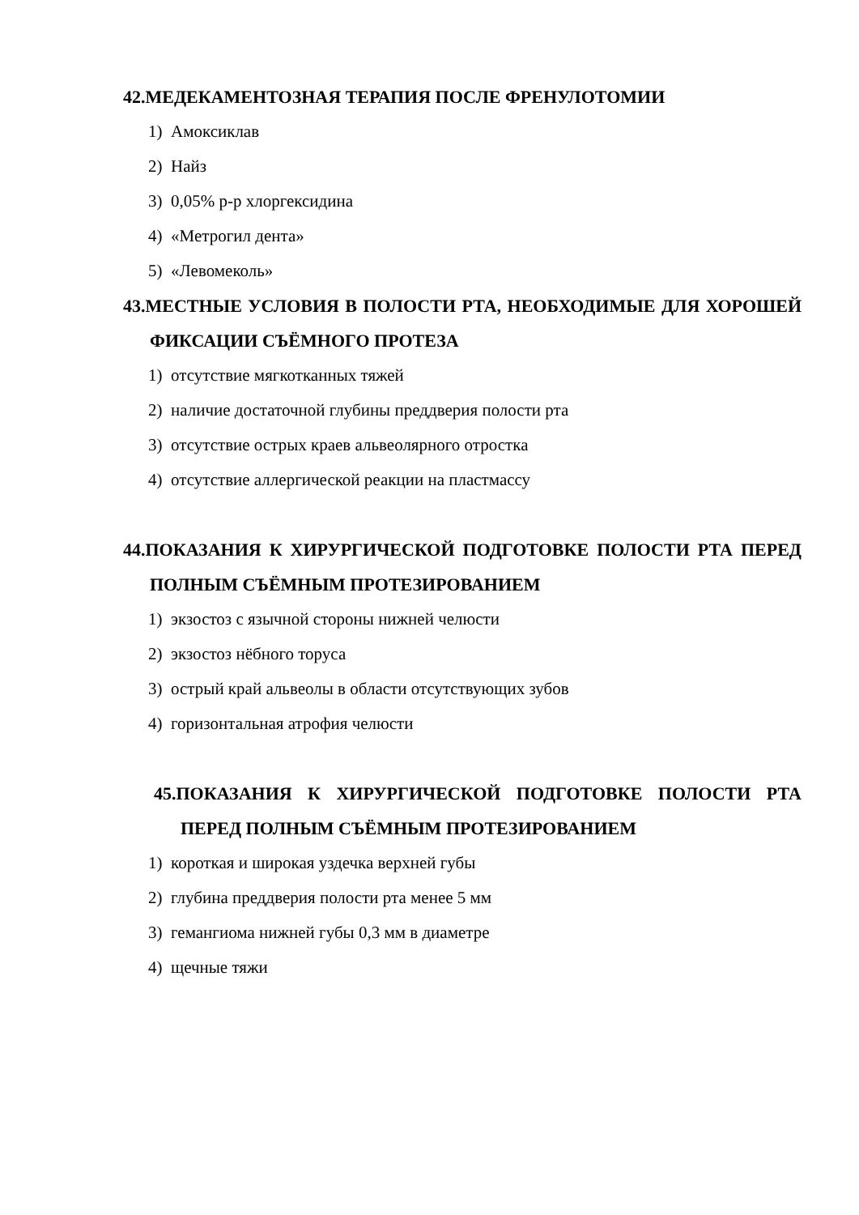42.МЕДЕКАМЕНТОЗНАЯ ТЕРАПИЯ ПОСЛЕ ФРЕНУЛОТОМИИ
1) Амоксиклав
2) Найз
3) 0,05% р-р хлоргексидина
4) «Метрогил дента»
5) «Левомеколь»
43.МЕСТНЫЕ УСЛОВИЯ В ПОЛОСТИ РТА, НЕОБХОДИМЫЕ ДЛЯ ХОРОШЕЙ ФИКСАЦИИ СЪЁМНОГО ПРОТЕЗА
1) отсутствие мягкотканных тяжей
2) наличие достаточной глубины преддверия полости рта
3) отсутствие острых краев альвеолярного отростка
4) отсутствие аллергической реакции на пластмассу
44.ПОКАЗАНИЯ К ХИРУРГИЧЕСКОЙ ПОДГОТОВКЕ ПОЛОСТИ РТА ПЕРЕД ПОЛНЫМ СЪЁМНЫМ ПРОТЕЗИРОВАНИЕМ
1) экзостоз с язычной стороны нижней челюсти
2) экзостоз нёбного торуса
3) острый край альвеолы в области отсутствующих зубов
4) горизонтальная атрофия челюсти
45.ПОКАЗАНИЯ К ХИРУРГИЧЕСКОЙ ПОДГОТОВКЕ ПОЛОСТИ РТА ПЕРЕД ПОЛНЫМ СЪЁМНЫМ ПРОТЕЗИРОВАНИЕМ
1) короткая и широкая уздечка верхней губы
2) глубина преддверия полости рта менее 5 мм
3) гемангиома нижней губы 0,3 мм в диаметре
4) щечные тяжи